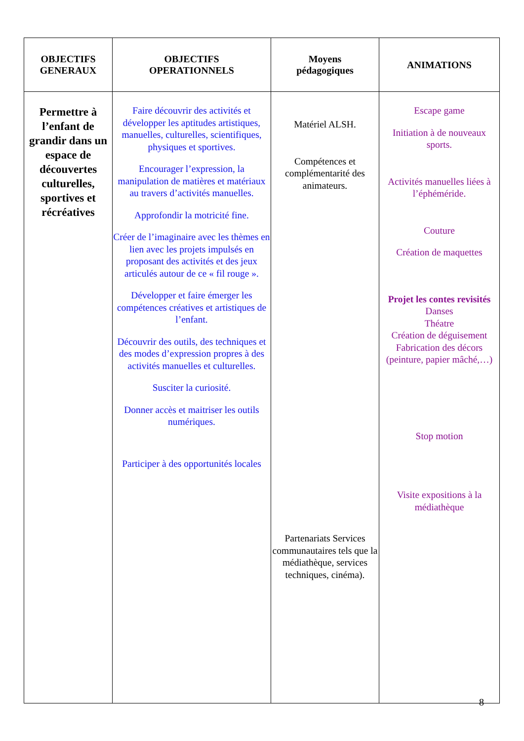| OBJECTIFS GENERAUX | OBJECTIFS OPERATIONNELS | Moyens pédagogiques | ANIMATIONS |
| --- | --- | --- | --- |
| Permettre à l’enfant de grandir dans un espace de découvertes culturelles, sportives et récréatives | Faire découvrir des activités et développer les aptitudes artistiques, manuelles, culturelles, scientifiques, physiques et sportives. Encourager l’expression, la manipulation de matières et matériaux au travers d’activités manuelles. Approfondir la motricité fine. Créer de l’imaginaire avec les thèmes en lien avec les projets impulsés en proposant des activités et des jeux articulés autour de ce « fil rouge ». Développer et faire émerger les compétences créatives et artistiques de l’enfant. Découvrir des outils, des techniques et des modes d’expression propres à des activités manuelles et culturelles. Susciter la curiosité. Donner accès et maitriser les outils numériques. Participer à des opportunités locales | Matériel ALSH. Compétences et complémentarité des animateurs. Partenariats Services communautaires tels que la médiathèque, services techniques, cinéma). | Escape game Initiation à de nouveaux sports. Activités manuelles liées à l’éphéméride. Couture Création de maquettes Projet les contes revisités Danses Théatre Création de déguisement Fabrication des décors (peinture, papier mâché,…) Stop motion Visite expositions à la médiathèque |
8